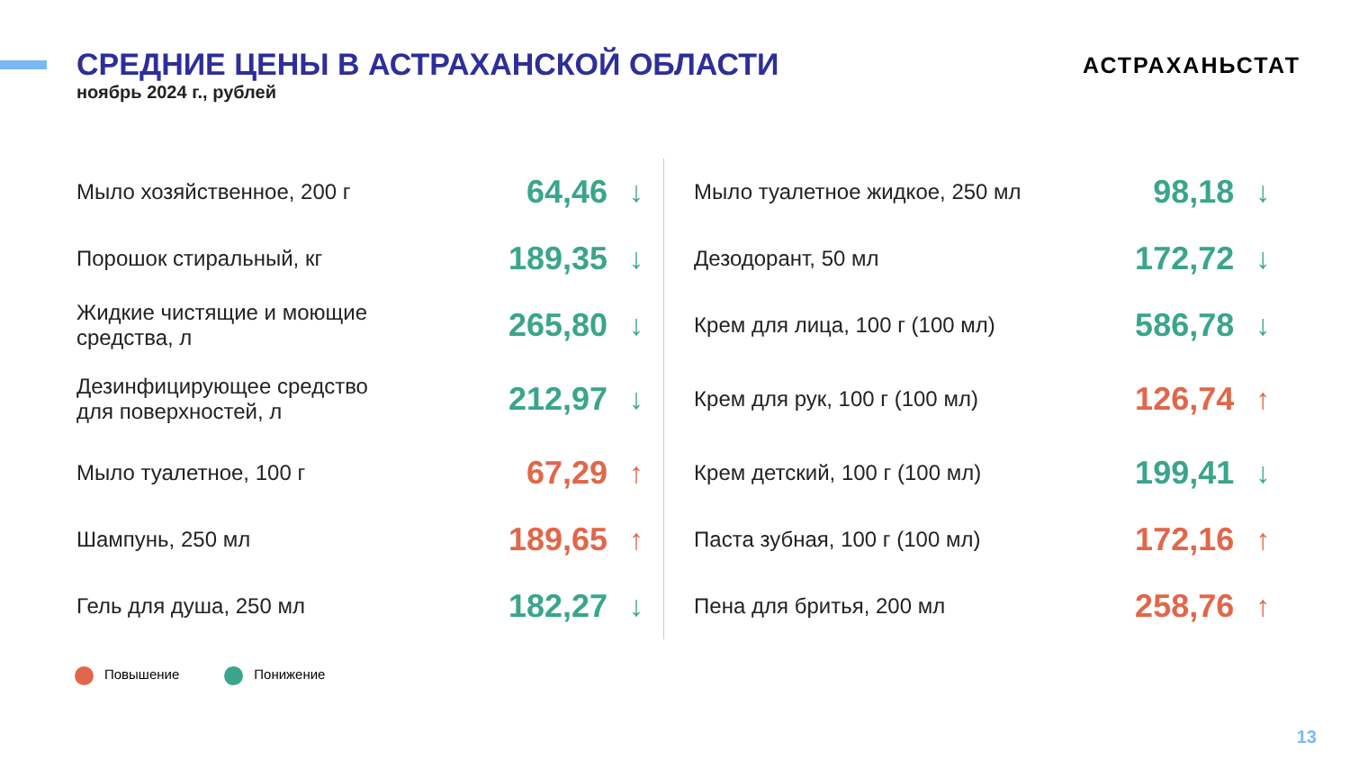СРЕДНИЕ ЦЕНЫ В АСТРАХАНСКОЙ ОБЛАСТИ
ноябрь 2024 г., рублей
АСТРАХАНЬСТАТ
| Мыло хозяйственное, 200 г | 64,46 | ↓ |
| Порошок стиральный, кг | 189,35 | ↓ |
| Жидкие чистящие и моющие средства, л | 265,80 | ↓ |
| Дезинфицирующее средство для поверхностей, л | 212,97 | ↓ |
| Мыло туалетное, 100 г | 67,29 | ↑ |
| Шампунь, 250 мл | 189,65 | ↑ |
| Гель для душа, 250 мл | 182,27 | ↓ |
| Мыло туалетное жидкое, 250 мл | 98,18 | ↓ |
| Дезодорант, 50 мл | 172,72 | ↓ |
| Крем для лица, 100 г (100 мл) | 586,78 | ↓ |
| Крем для рук, 100 г (100 мл) | 126,74 | ↑ |
| Крем детский, 100 г (100 мл) | 199,41 | ↓ |
| Паста зубная, 100 г (100 мл) | 172,16 | ↑ |
| Пена для бритья, 200 мл | 258,76 | ↑ |
Повышение Понижение
13